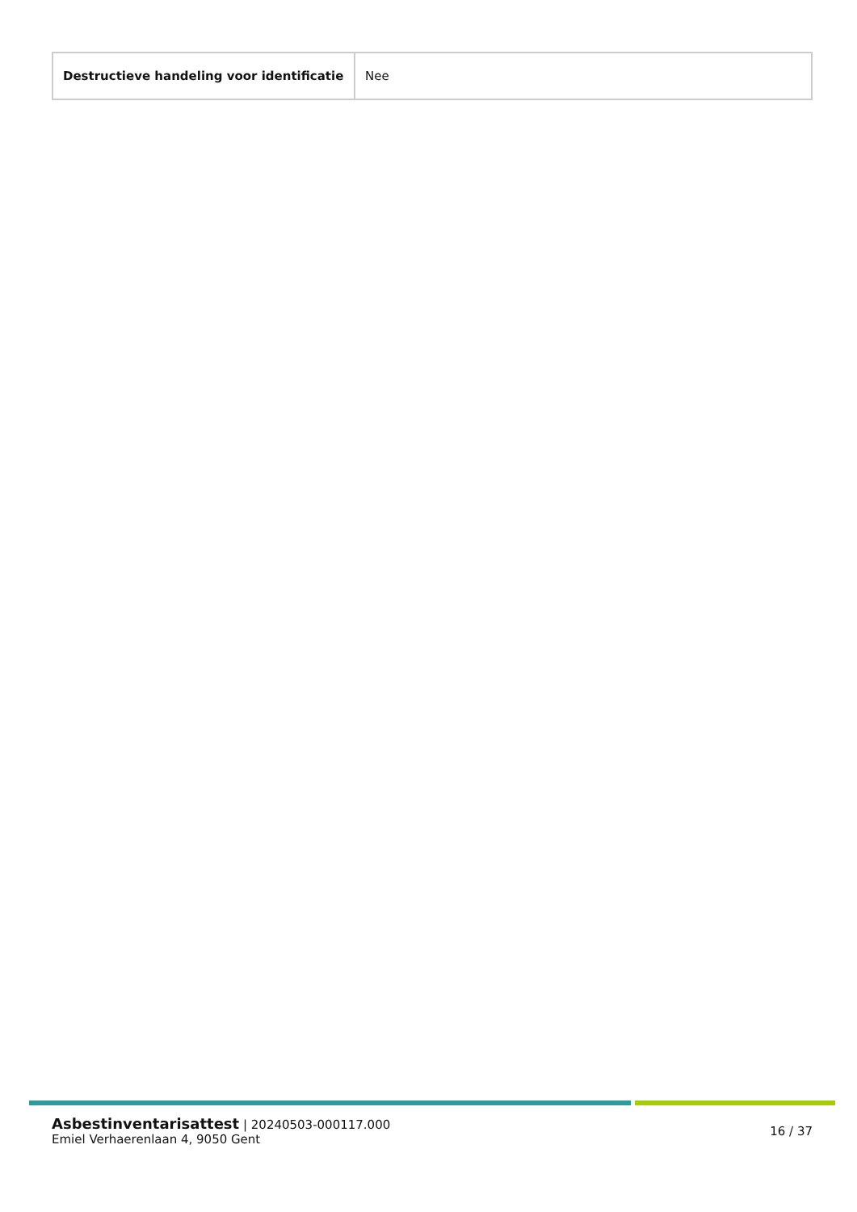| Destructieve handeling voor identificatie | Nee |
Asbestinventarisattest | 20240503-000117.000
Emiel Verhaerenlaan 4, 9050 Gent
16 / 37